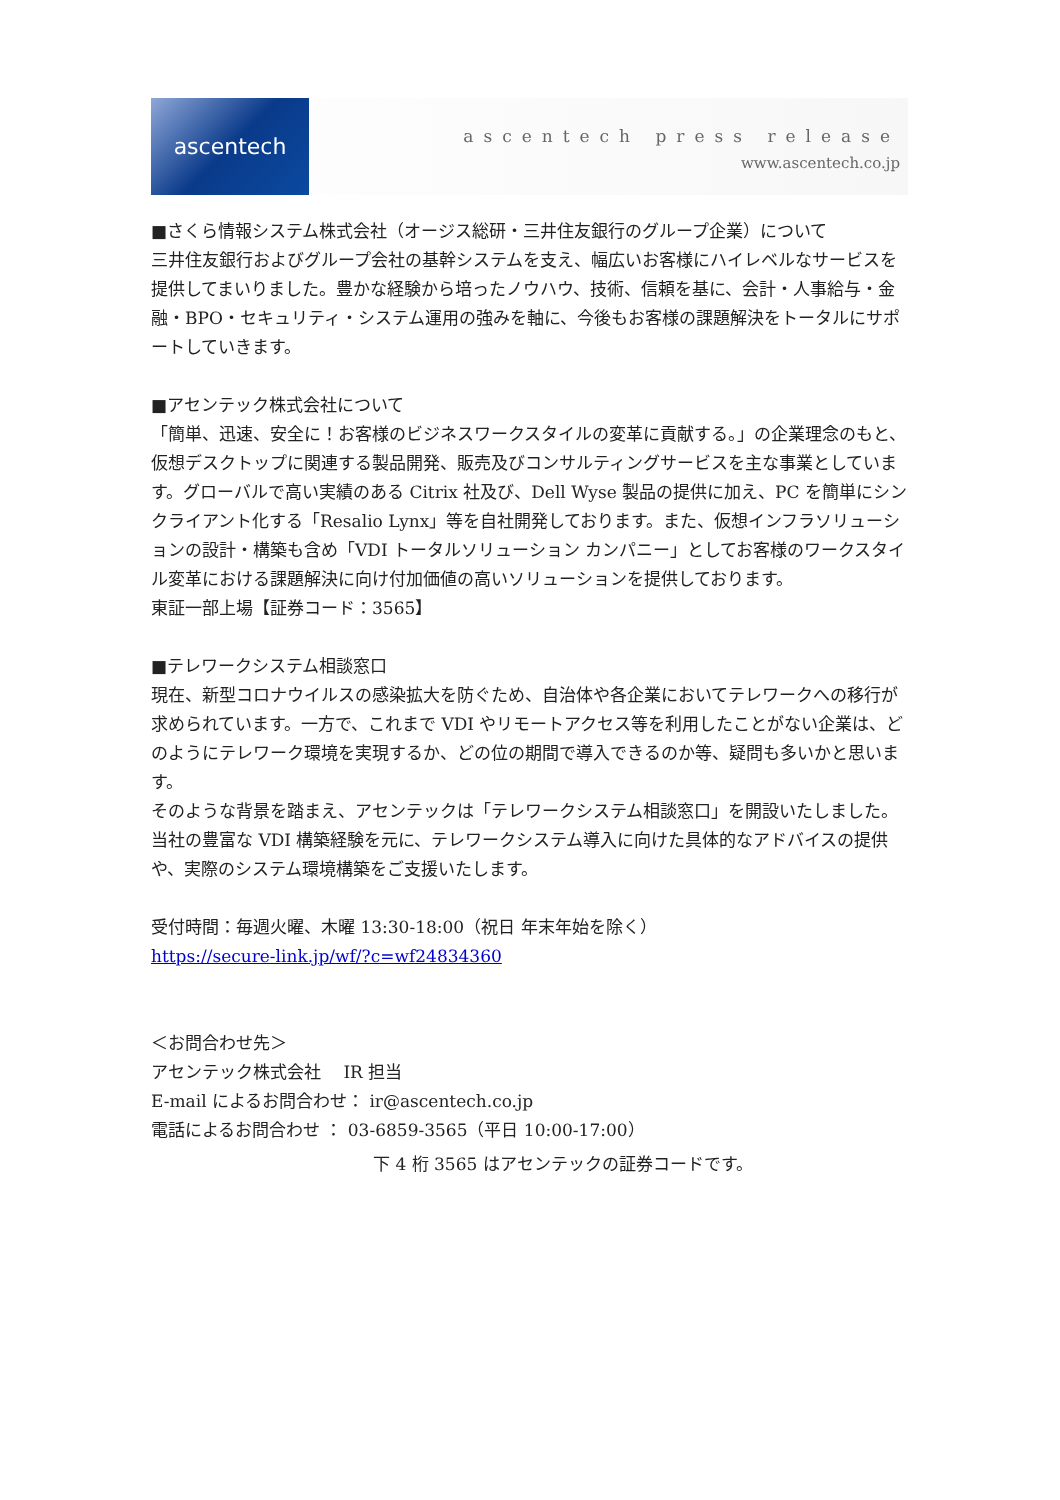ascentech
ascentech press release
www.ascentech.co.jp
■さくら情報システム株式会社（オージス総研・三井住友銀行のグループ企業）について
三井住友銀行およびグループ会社の基幹システムを支え、幅広いお客様にハイレベルなサービスを提供してまいりました。豊かな経験から培ったノウハウ、技術、信頼を基に、会計・人事給与・金融・BPO・セキュリティ・システム運用の強みを軸に、今後もお客様の課題解決をトータルにサポートしていきます。
■アセンテック株式会社について
「簡単、迅速、安全に！お客様のビジネスワークスタイルの変革に貢献する。」の企業理念のもと、仮想デスクトップに関連する製品開発、販売及びコンサルティングサービスを主な事業としています。グローバルで高い実績のある Citrix 社及び、Dell Wyse 製品の提供に加え、PC を簡単にシンクライアント化する「Resalio Lynx」等を自社開発しております。また、仮想インフラソリューションの設計・構築も含め「VDI トータルソリューション カンパニー」としてお客様のワークスタイル変革における課題解決に向け付加価値の高いソリューションを提供しております。
東証一部上場【証券コード：3565】
■テレワークシステム相談窓口
現在、新型コロナウイルスの感染拡大を防ぐため、自治体や各企業においてテレワークへの移行が求められています。一方で、これまで VDI やリモートアクセス等を利用したことがない企業は、どのようにテレワーク環境を実現するか、どの位の期間で導入できるのか等、疑問も多いかと思います。
そのような背景を踏まえ、アセンテックは「テレワークシステム相談窓口」を開設いたしました。当社の豊富な VDI 構築経験を元に、テレワークシステム導入に向けた具体的なアドバイスの提供や、実際のシステム環境構築をご支援いたします。
受付時間：毎週火曜、木曜 13:30-18:00（祝日 年末年始を除く）
https://secure-link.jp/wf/?c=wf24834360
＜お問合わせ先＞
アセンテック株式会社　 IR 担当
E-mail によるお問合わせ： ir@ascentech.co.jp
電話によるお問合わせ ： 03-6859-3565（平日 10:00-17:00）
下 4 桁 3565 はアセンテックの証券コードです。